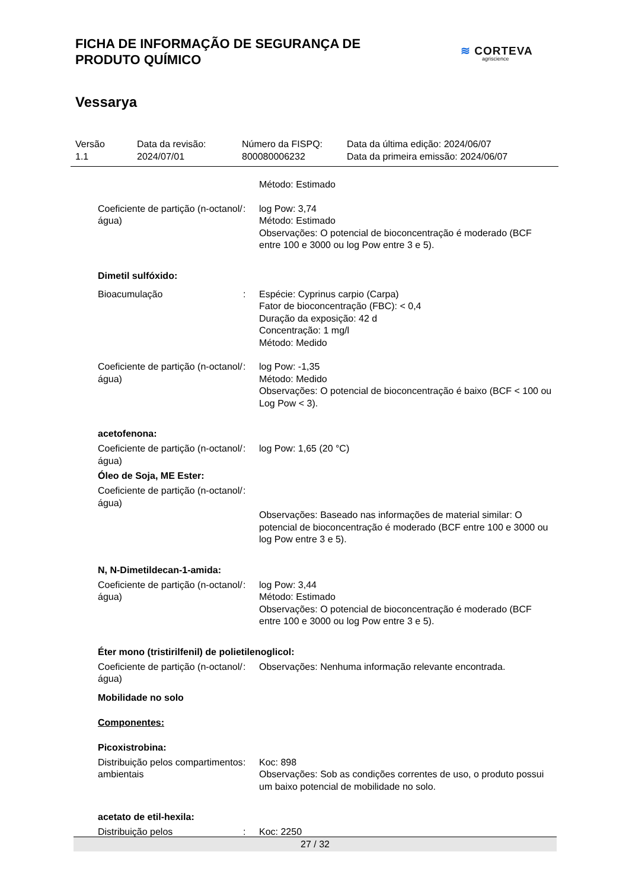FICHA DE INFORMAÇÃO DE SEGURANÇA DE
PRODUTO QUÍMICO
≋ CORTEVA
agriscience
Vessarya
Versão
1.1
Data da revisão:
2024/07/01
Número da FISPQ:
800080006232
Data da última edição: 2024/06/07
Data da primeira emissão: 2024/06/07
Método: Estimado
Coeficiente de partição (n-octanol/água)
: log Pow: 3,74
Método: Estimado
Observações: O potencial de bioconcentração é moderado (BCF entre 100 e 3000 ou log Pow entre 3 e 5).
Dimetil sulfóxido:
Bioacumulação : Espécie: Cyprinus carpio (Carpa)
Fator de bioconcentração (FBC): < 0,4
Duração da exposição: 42 d
Concentração: 1 mg/l
Método: Medido
Coeficiente de partição (n-octanol/água)
: log Pow: -1,35
Método: Medido
Observações: O potencial de bioconcentração é baixo (BCF < 100 ou Log Pow < 3).
acetofenona:
Coeficiente de partição (n-octanol/água)
: log Pow: 1,65 (20 °C)
Óleo de Soja, ME Ester:
Coeficiente de partição (n-octanol/água)
:
Observações: Baseado nas informações de material similar: O potencial de bioconcentração é moderado (BCF entre 100 e 3000 ou log Pow entre 3 e 5).
N, N-Dimetildecan-1-amida:
Coeficiente de partição (n-octanol/água)
: log Pow: 3,44
Método: Estimado
Observações: O potencial de bioconcentração é moderado (BCF entre 100 e 3000 ou log Pow entre 3 e 5).
Éter mono (tristirilfenil) de polietilenoglicol:
Coeficiente de partição (n-octanol/água)
: Observações: Nenhuma informação relevante encontrada.
Mobilidade no solo
Componentes:
Picoxistrobina:
Distribuição pelos compartimentos ambientais
: Koc: 898
Observações: Sob as condições correntes de uso, o produto possui um baixo potencial de mobilidade no solo.
acetato de etil-hexila:
Distribuição pelos : Koc: 2250
27 / 32